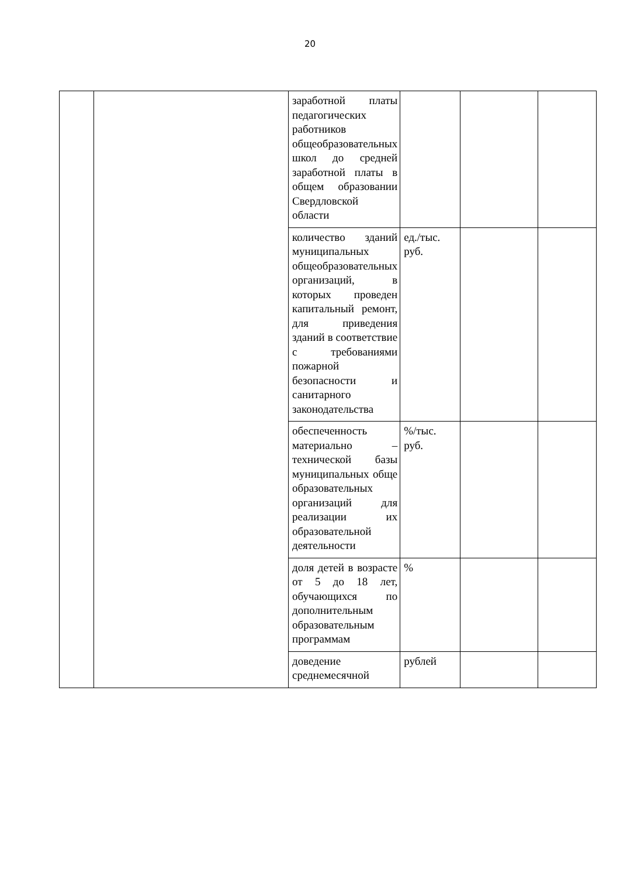20
| | | заработной платы педагогических работников общеобразовательных школ до средней заработной платы в общем образовании Свердловской области | | | |
| | | количество зданий муниципальных общеобразовательных организаций, в которых проведен капитальный ремонт, для приведения зданий в соответствие с требованиями пожарной безопасности и санитарного законодательства | ед./тыс. руб. | | |
| | | обеспеченность материально – технической базы муниципальных обще образовательных организаций для реализации их образовательной деятельности | %/тыс. руб. | | |
| | | доля детей в возрасте от 5 до 18 лет, обучающихся по дополнительным образовательным программам | % | | |
| | | доведение среднемесячной | рублей | | |